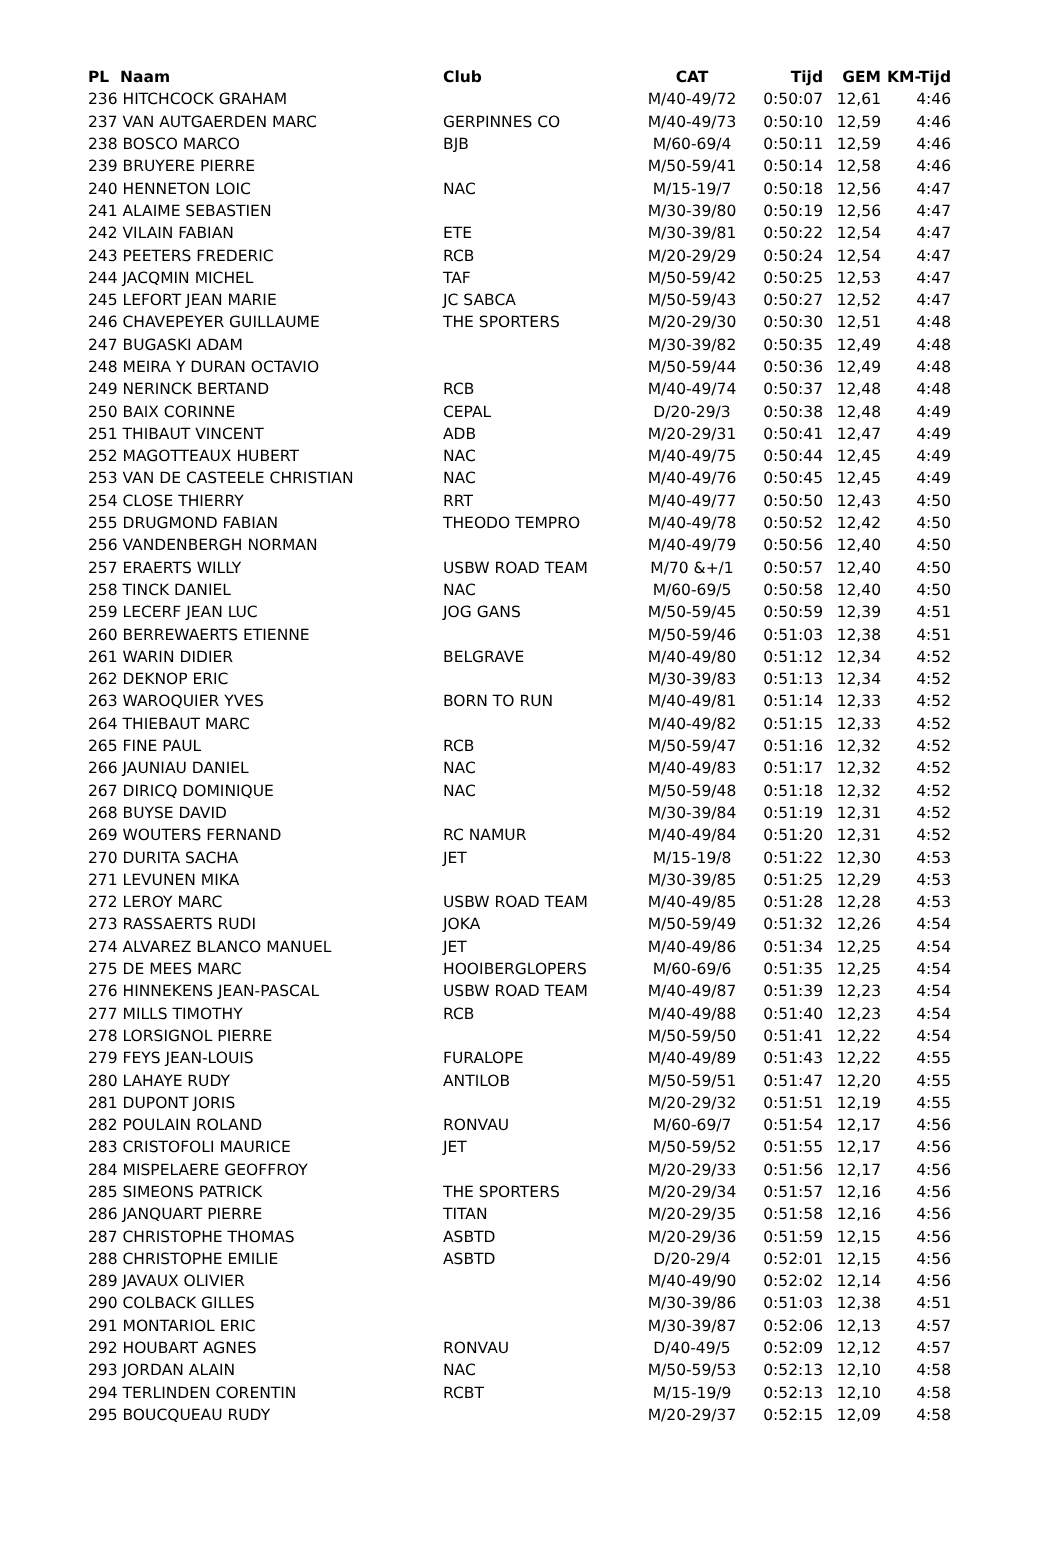| PL Naam | Club | CAT | Tijd | GEM | KM-Tijd |
| --- | --- | --- | --- | --- | --- |
| 236 HITCHCOCK GRAHAM | | M/40-49/72 | 0:50:07 | 12,61 | 4:46 |
| 237 VAN AUTGAERDEN MARC | GERPINNES CO | M/40-49/73 | 0:50:10 | 12,59 | 4:46 |
| 238 BOSCO MARCO | BJB | M/60-69/4 | 0:50:11 | 12,59 | 4:46 |
| 239 BRUYERE PIERRE | | M/50-59/41 | 0:50:14 | 12,58 | 4:46 |
| 240 HENNETON LOIC | NAC | M/15-19/7 | 0:50:18 | 12,56 | 4:47 |
| 241 ALAIME SEBASTIEN | | M/30-39/80 | 0:50:19 | 12,56 | 4:47 |
| 242 VILAIN FABIAN | ETE | M/30-39/81 | 0:50:22 | 12,54 | 4:47 |
| 243 PEETERS FREDERIC | RCB | M/20-29/29 | 0:50:24 | 12,54 | 4:47 |
| 244 JACQMIN MICHEL | TAF | M/50-59/42 | 0:50:25 | 12,53 | 4:47 |
| 245 LEFORT JEAN MARIE | JC SABCA | M/50-59/43 | 0:50:27 | 12,52 | 4:47 |
| 246 CHAVEPEYER GUILLAUME | THE SPORTERS | M/20-29/30 | 0:50:30 | 12,51 | 4:48 |
| 247 BUGASKI ADAM | | M/30-39/82 | 0:50:35 | 12,49 | 4:48 |
| 248 MEIRA Y DURAN OCTAVIO | | M/50-59/44 | 0:50:36 | 12,49 | 4:48 |
| 249 NERINCK BERTAND | RCB | M/40-49/74 | 0:50:37 | 12,48 | 4:48 |
| 250 BAIX CORINNE | CEPAL | D/20-29/3 | 0:50:38 | 12,48 | 4:49 |
| 251 THIBAUT VINCENT | ADB | M/20-29/31 | 0:50:41 | 12,47 | 4:49 |
| 252 MAGOTTEAUX HUBERT | NAC | M/40-49/75 | 0:50:44 | 12,45 | 4:49 |
| 253 VAN DE CASTEELE CHRISTIAN | NAC | M/40-49/76 | 0:50:45 | 12,45 | 4:49 |
| 254 CLOSE THIERRY | RRT | M/40-49/77 | 0:50:50 | 12,43 | 4:50 |
| 255 DRUGMOND FABIAN | THEODO TEMPRO | M/40-49/78 | 0:50:52 | 12,42 | 4:50 |
| 256 VANDENBERGH NORMAN | | M/40-49/79 | 0:50:56 | 12,40 | 4:50 |
| 257 ERAERTS WILLY | USBW ROAD TEAM | M/70 &+/1 | 0:50:57 | 12,40 | 4:50 |
| 258 TINCK DANIEL | NAC | M/60-69/5 | 0:50:58 | 12,40 | 4:50 |
| 259 LECERF JEAN LUC | JOG GANS | M/50-59/45 | 0:50:59 | 12,39 | 4:51 |
| 260 BERREWAERTS ETIENNE | | M/50-59/46 | 0:51:03 | 12,38 | 4:51 |
| 261 WARIN DIDIER | BELGRAVE | M/40-49/80 | 0:51:12 | 12,34 | 4:52 |
| 262 DEKNOP ERIC | | M/30-39/83 | 0:51:13 | 12,34 | 4:52 |
| 263 WAROQUIER YVES | BORN TO RUN | M/40-49/81 | 0:51:14 | 12,33 | 4:52 |
| 264 THIEBAUT MARC | | M/40-49/82 | 0:51:15 | 12,33 | 4:52 |
| 265 FINE PAUL | RCB | M/50-59/47 | 0:51:16 | 12,32 | 4:52 |
| 266 JAUNIAU DANIEL | NAC | M/40-49/83 | 0:51:17 | 12,32 | 4:52 |
| 267 DIRICQ DOMINIQUE | NAC | M/50-59/48 | 0:51:18 | 12,32 | 4:52 |
| 268 BUYSE DAVID | | M/30-39/84 | 0:51:19 | 12,31 | 4:52 |
| 269 WOUTERS FERNAND | RC NAMUR | M/40-49/84 | 0:51:20 | 12,31 | 4:52 |
| 270 DURITA SACHA | JET | M/15-19/8 | 0:51:22 | 12,30 | 4:53 |
| 271 LEVUNEN MIKA | | M/30-39/85 | 0:51:25 | 12,29 | 4:53 |
| 272 LEROY MARC | USBW ROAD TEAM | M/40-49/85 | 0:51:28 | 12,28 | 4:53 |
| 273 RASSAERTS RUDI | JOKA | M/50-59/49 | 0:51:32 | 12,26 | 4:54 |
| 274 ALVAREZ BLANCO MANUEL | JET | M/40-49/86 | 0:51:34 | 12,25 | 4:54 |
| 275 DE MEES MARC | HOOIBERGLOPERS | M/60-69/6 | 0:51:35 | 12,25 | 4:54 |
| 276 HINNEKENS JEAN-PASCAL | USBW ROAD TEAM | M/40-49/87 | 0:51:39 | 12,23 | 4:54 |
| 277 MILLS TIMOTHY | RCB | M/40-49/88 | 0:51:40 | 12,23 | 4:54 |
| 278 LORSIGNOL PIERRE | | M/50-59/50 | 0:51:41 | 12,22 | 4:54 |
| 279 FEYS JEAN-LOUIS | FURALOPE | M/40-49/89 | 0:51:43 | 12,22 | 4:55 |
| 280 LAHAYE RUDY | ANTILOB | M/50-59/51 | 0:51:47 | 12,20 | 4:55 |
| 281 DUPONT JORIS | | M/20-29/32 | 0:51:51 | 12,19 | 4:55 |
| 282 POULAIN ROLAND | RONVAU | M/60-69/7 | 0:51:54 | 12,17 | 4:56 |
| 283 CRISTOFOLI MAURICE | JET | M/50-59/52 | 0:51:55 | 12,17 | 4:56 |
| 284 MISPELAERE GEOFFROY | | M/20-29/33 | 0:51:56 | 12,17 | 4:56 |
| 285 SIMEONS PATRICK | THE SPORTERS | M/20-29/34 | 0:51:57 | 12,16 | 4:56 |
| 286 JANQUART PIERRE | TITAN | M/20-29/35 | 0:51:58 | 12,16 | 4:56 |
| 287 CHRISTOPHE THOMAS | ASBTD | M/20-29/36 | 0:51:59 | 12,15 | 4:56 |
| 288 CHRISTOPHE EMILIE | ASBTD | D/20-29/4 | 0:52:01 | 12,15 | 4:56 |
| 289 JAVAUX OLIVIER | | M/40-49/90 | 0:52:02 | 12,14 | 4:56 |
| 290 COLBACK GILLES | | M/30-39/86 | 0:51:03 | 12,38 | 4:51 |
| 291 MONTARIOL ERIC | | M/30-39/87 | 0:52:06 | 12,13 | 4:57 |
| 292 HOUBART AGNES | RONVAU | D/40-49/5 | 0:52:09 | 12,12 | 4:57 |
| 293 JORDAN ALAIN | NAC | M/50-59/53 | 0:52:13 | 12,10 | 4:58 |
| 294 TERLINDEN CORENTIN | RCBT | M/15-19/9 | 0:52:13 | 12,10 | 4:58 |
| 295 BOUCQUEAU RUDY | | M/20-29/37 | 0:52:15 | 12,09 | 4:58 |